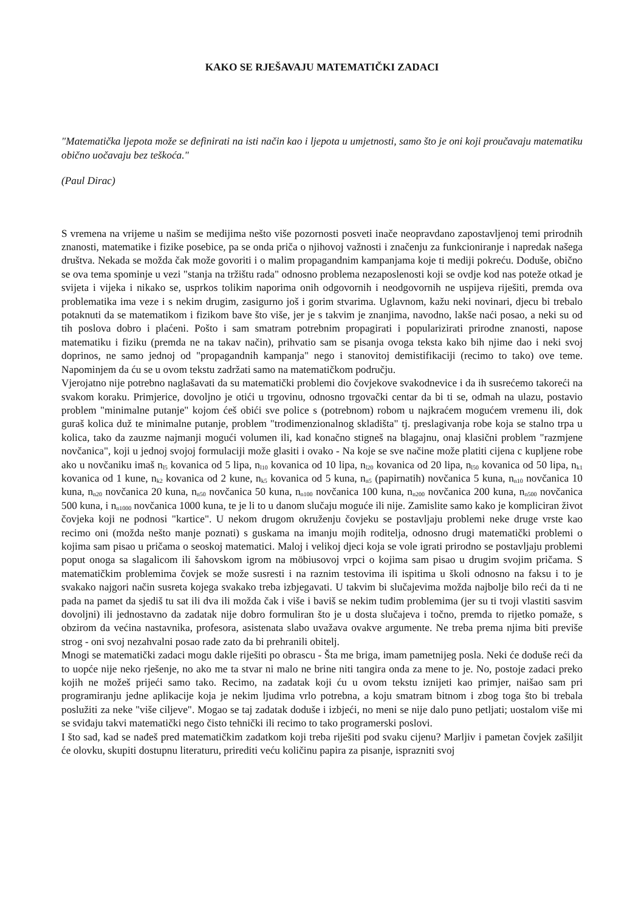KAKO SE RJEŠAVAJU MATEMATIČKI ZADACI
"Matematička ljepota može se definirati na isti način kao i ljepota u umjetnosti, samo što je oni koji proučavaju matematiku obično uočavaju bez teškoća."
(Paul Dirac)
S vremena na vrijeme u našim se medijima nešto više pozornosti posveti inače neopravdano zapostavljenoj temi prirodnih znanosti, matematike i fizike posebice, pa se onda priča o njihovoj važnosti i značenju za funkcioniranje i napredak našega društva. Nekada se možda čak može govoriti i o malim propagandnim kampanjama koje ti mediji pokreću. Doduše, obično se ova tema spominje u vezi "stanja na tržištu rada" odnosno problema nezaposlenosti koji se ovdje kod nas poteže otkad je svijeta i vijeka i nikako se, usprkos tolikim naporima onih odgovornih i neodgovornih ne uspijeva riješiti, premda ova problematika ima veze i s nekim drugim, zasigurno još i gorim stvarima. Uglavnom, kažu neki novinari, djecu bi trebalo potaknuti da se matematikom i fizikom bave što više, jer je s takvim je znanjima, navodno, lakše naći posao, a neki su od tih poslova dobro i plaćeni. Pošto i sam smatram potrebnim propagirati i popularizirati prirodne znanosti, napose matematiku i fiziku (premda ne na takav način), prihvatio sam se pisanja ovoga teksta kako bih njime dao i neki svoj doprinos, ne samo jednoj od "propagandnih kampanja" nego i stanovitoj demistifikaciji (recimo to tako) ove teme. Napominjem da ću se u ovom tekstu zadržati samo na matematičkom području.
Vjerojatno nije potrebno naglašavati da su matematički problemi dio čovjekove svakodnevice i da ih susrećemo takoreći na svakom koraku. Primjerice, dovoljno je otići u trgovinu, odnosno trgovački centar da bi ti se, odmah na ulazu, postavio problem "minimalne putanje" kojom ćeš obići sve police s (potrebnom) robom u najkraćem mogućem vremenu ili, dok guraš kolica duž te minimalne putanje, problem "trodimenzionalnog skladišta" tj. preslagivanja robe koja se stalno trpa u kolica, tako da zauzme najmanji mogući volumen ili, kad konačno stigneš na blagajnu, onaj klasični problem "razmjene novčanica", koji u jednoj svojoj formulaciji može glasiti i ovako - Na koje se sve načine može platiti cijena c kupljene robe ako u novčaniku imaš n<sub>l5</sub> kovanica od 5 lipa, n<sub>l10</sub> kovanica od 10 lipa, n<sub>l20</sub> kovanica od 20 lipa, n<sub>l50</sub> kovanica od 50 lipa, n<sub>k1</sub> kovanica od 1 kune, n<sub>k2</sub> kovanica od 2 kune, n<sub>k5</sub> kovanica od 5 kuna, n<sub>n5</sub> (papirnatih) novčanica 5 kuna, n<sub>n10</sub> novčanica 10 kuna, n<sub>n20</sub> novčanica 20 kuna, n<sub>n50</sub> novčanica 50 kuna, n<sub>n100</sub> novčanica 100 kuna, n<sub>n200</sub> novčanica 200 kuna, n<sub>n500</sub> novčanica 500 kuna, i n<sub>n1000</sub> novčanica 1000 kuna, te je li to u danom slučaju moguće ili nije. Zamislite samo kako je kompliciran život čovjeka koji ne podnosi "kartice". U nekom drugom okruženju čovjeku se postavljaju problemi neke druge vrste kao recimo oni (možda nešto manje poznati) s guskama na imanju mojih roditelja, odnosno drugi matematički problemi o kojima sam pisao u pričama o seoskoj matematici. Maloj i velikoj djeci koja se vole igrati prirodno se postavljaju problemi poput onoga sa slagalicom ili šahovskom igrom na möbiusovoj vrpci o kojima sam pisao u drugim svojim pričama. S matematičkim problemima čovjek se može susresti i na raznim testovima ili ispitima u školi odnosno na faksu i to je svakako najgori način susreta kojega svakako treba izbjegavati. U takvim bi slučajevima možda najbolje bilo reći da ti ne pada na pamet da sjediš tu sat ili dva ili možda čak i više i baviš se nekim tuđim problemima (jer su ti tvoji vlastiti sasvim dovoljni) ili jednostavno da zadatak nije dobro formuliran što je u dosta slučajeva i točno, premda to rijetko pomaže, s obzirom da većina nastavnika, profesora, asistenata slabo uvažava ovakve argumente. Ne treba prema njima biti previše strog - oni svoj nezahvalni posao rade zato da bi prehranili obitelj.
Mnogi se matematički zadaci mogu dakle riješiti po obrascu - Šta me briga, imam pametnijeg posla. Neki će doduše reći da to uopće nije neko rješenje, no ako me ta stvar ni malo ne brine niti tangira onda za mene to je. No, postoje zadaci preko kojih ne možeš prijeći samo tako. Recimo, na zadatak koji ću u ovom tekstu iznijeti kao primjer, naišao sam pri programiranju jedne aplikacije koja je nekim ljudima vrlo potrebna, a koju smatram bitnom i zbog toga što bi trebala poslužiti za neke "više ciljeve". Mogao se taj zadatak doduše i izbjeći, no meni se nije dalo puno petljati; uostalom više mi se sviđaju takvi matematički nego čisto tehnički ili recimo to tako programerski poslovi.
I što sad, kad se nađeš pred matematičkim zadatkom koji treba riješiti pod svaku cijenu? Marljiv i pametan čovjek zašiljit će olovku, skupiti dostupnu literaturu, prirediti veću količinu papira za pisanje, isprazniti svoj